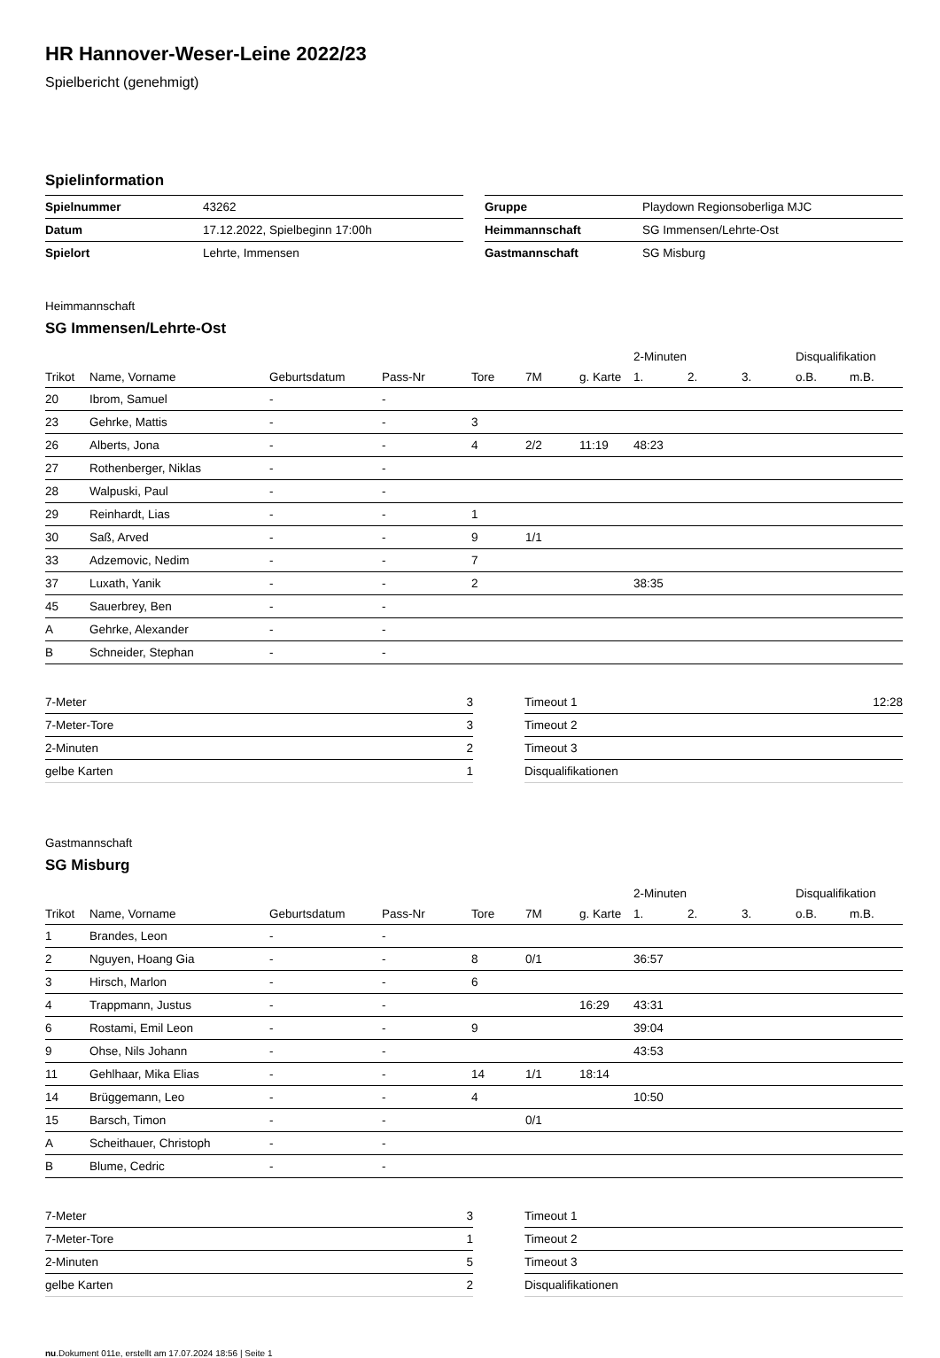HR Hannover-Weser-Leine 2022/23
Spielbericht (genehmigt)
Spielinformation
| Spielnummer | 43262 |
| Datum | 17.12.2022, Spielbeginn 17:00h |
| Spielort | Lehrte, Immensen |
| Gruppe | Playdown Regionsoberliga MJC |
| Heimmannschaft | SG Immensen/Lehrte-Ost |
| Gastmannschaft | SG Misburg |
Heimmannschaft
SG Immensen/Lehrte-Ost
| | | | | | | | 2-Minuten | | | Disqualifikation | |
| --- | --- | --- | --- | --- | --- | --- | --- | --- | --- | --- | --- |
| Trikot | Name, Vorname | Geburtsdatum | Pass-Nr | Tore | 7M | g. Karte | 1. | 2. | 3. | o.B. | m.B. |
| 20 | Ibrom, Samuel | - | - | | | | | | | | |
| 23 | Gehrke, Mattis | - | - | 3 | | | | | | | |
| 26 | Alberts, Jona | - | - | 4 | 2/2 | 11:19 | 48:23 | | | | |
| 27 | Rothenberger, Niklas | - | - | | | | | | | | |
| 28 | Walpuski, Paul | - | - | | | | | | | | |
| 29 | Reinhardt, Lias | - | - | 1 | | | | | | | |
| 30 | Saß, Arved | - | - | 9 | 1/1 | | | | | | |
| 33 | Adzemovic, Nedim | - | - | 7 | | | | | | | |
| 37 | Luxath, Yanik | - | - | 2 | | | 38:35 | | | | |
| 45 | Sauerbrey, Ben | - | - | | | | | | | | |
| A | Gehrke, Alexander | - | - | | | | | | | | |
| B | Schneider, Stephan | - | - | | | | | | | | |
| 7-Meter | 3 |
| 7-Meter-Tore | 3 |
| 2-Minuten | 2 |
| gelbe Karten | 1 |
| Timeout 1 | 12:28 |
| Timeout 2 | |
| Timeout 3 | |
| Disqualifikationen | |
Gastmannschaft
SG Misburg
| | | | | | | | 2-Minuten | | | Disqualifikation | |
| --- | --- | --- | --- | --- | --- | --- | --- | --- | --- | --- | --- |
| Trikot | Name, Vorname | Geburtsdatum | Pass-Nr | Tore | 7M | g. Karte | 1. | 2. | 3. | o.B. | m.B. |
| 1 | Brandes, Leon | - | - | | | | | | | | |
| 2 | Nguyen, Hoang Gia | - | - | 8 | 0/1 | | 36:57 | | | | |
| 3 | Hirsch, Marlon | - | - | 6 | | | | | | | |
| 4 | Trappmann, Justus | - | - | | | 16:29 | 43:31 | | | | |
| 6 | Rostami, Emil Leon | - | - | 9 | | | 39:04 | | | | |
| 9 | Ohse, Nils Johann | - | - | | | | 43:53 | | | | |
| 11 | Gehlhaar, Mika Elias | - | - | 14 | 1/1 | 18:14 | | | | | |
| 14 | Brüggemann, Leo | - | - | 4 | | | 10:50 | | | | |
| 15 | Barsch, Timon | - | - | | 0/1 | | | | | | |
| A | Scheithauer, Christoph | - | - | | | | | | | | |
| B | Blume, Cedric | - | - | | | | | | | | |
| 7-Meter | 3 |
| 7-Meter-Tore | 1 |
| 2-Minuten | 5 |
| gelbe Karten | 2 |
| Timeout 1 | |
| Timeout 2 | |
| Timeout 3 | |
| Disqualifikationen | |
nu.Dokument 011e, erstellt am 17.07.2024 18:56 | Seite 1